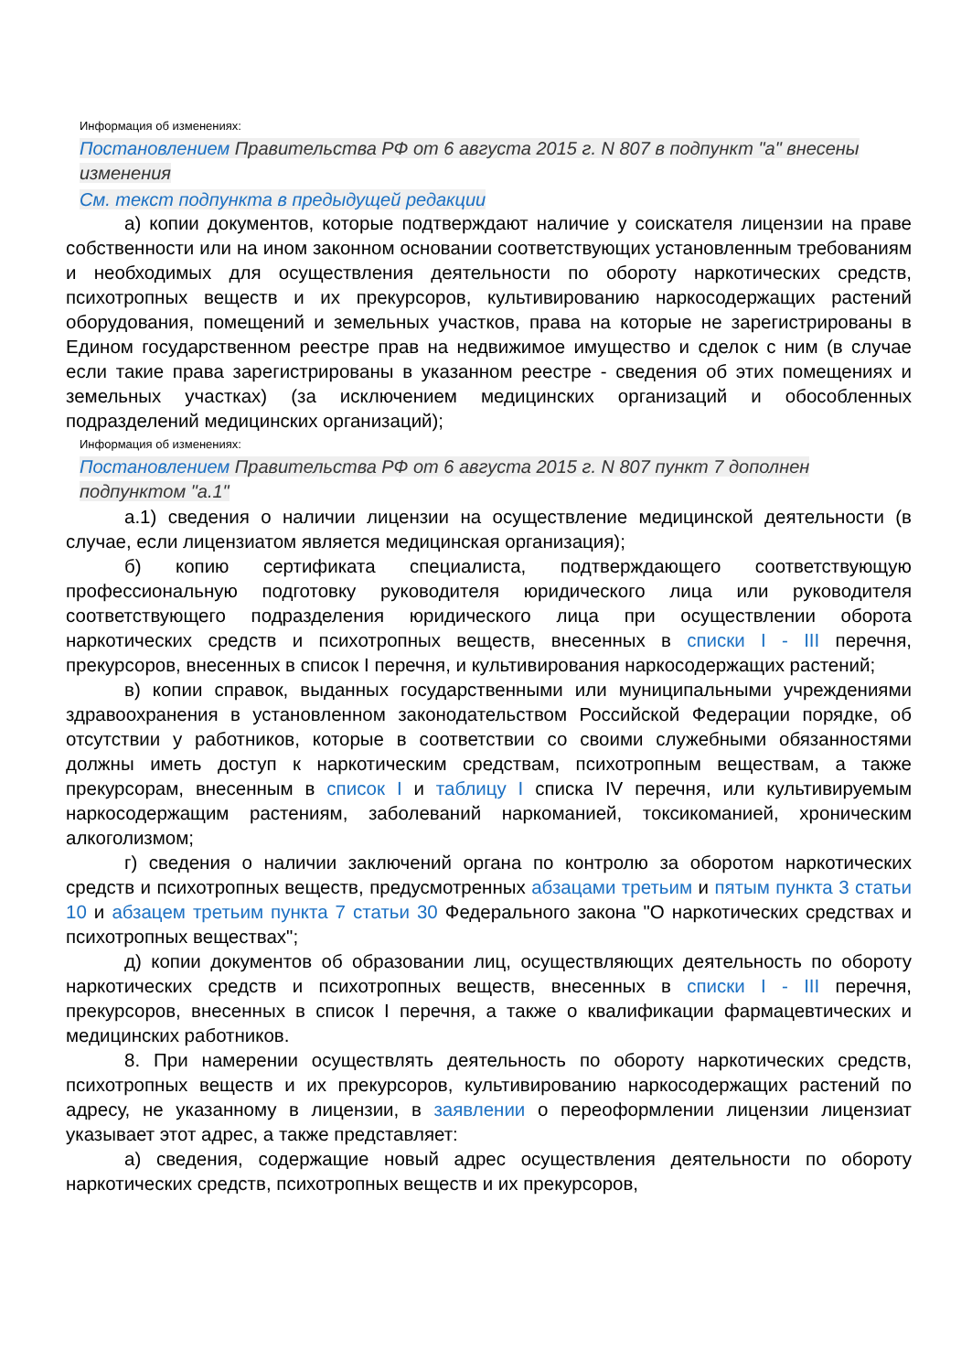Информация об изменениях:
Постановлением Правительства РФ от 6 августа 2015 г. N 807 в подпункт "а" внесены изменения
См. текст подпункта в предыдущей редакции
а) копии документов, которые подтверждают наличие у соискателя лицензии на праве собственности или на ином законном основании соответствующих установленным требованиям и необходимых для осуществления деятельности по обороту наркотических средств, психотропных веществ и их прекурсоров, культивированию наркосодержащих растений оборудования, помещений и земельных участков, права на которые не зарегистрированы в Едином государственном реестре прав на недвижимое имущество и сделок с ним (в случае если такие права зарегистрированы в указанном реестре - сведения об этих помещениях и земельных участках) (за исключением медицинских организаций и обособленных подразделений медицинских организаций);
Информация об изменениях:
Постановлением Правительства РФ от 6 августа 2015 г. N 807 пункт 7 дополнен подпунктом "а.1"
а.1) сведения о наличии лицензии на осуществление медицинской деятельности (в случае, если лицензиатом является медицинская организация);
б) копию сертификата специалиста, подтверждающего соответствующую профессиональную подготовку руководителя юридического лица или руководителя соответствующего подразделения юридического лица при осуществлении оборота наркотических средств и психотропных веществ, внесенных в списки I - III перечня, прекурсоров, внесенных в список I перечня, и культивирования наркосодержащих растений;
в) копии справок, выданных государственными или муниципальными учреждениями здравоохранения в установленном законодательством Российской Федерации порядке, об отсутствии у работников, которые в соответствии со своими служебными обязанностями должны иметь доступ к наркотическим средствам, психотропным веществам, а также прекурсорам, внесенным в список I и таблицу I списка IV перечня, или культивируемым наркосодержащим растениям, заболеваний наркоманией, токсикоманией, хроническим алкоголизмом;
г) сведения о наличии заключений органа по контролю за оборотом наркотических средств и психотропных веществ, предусмотренных абзацами третьим и пятым пункта 3 статьи 10 и абзацем третьим пункта 7 статьи 30 Федерального закона "О наркотических средствах и психотропных веществах";
д) копии документов об образовании лиц, осуществляющих деятельность по обороту наркотических средств и психотропных веществ, внесенных в списки I - III перечня, прекурсоров, внесенных в список I перечня, а также о квалификации фармацевтических и медицинских работников.
8. При намерении осуществлять деятельность по обороту наркотических средств, психотропных веществ и их прекурсоров, культивированию наркосодержащих растений по адресу, не указанному в лицензии, в заявлении о переоформлении лицензии лицензиат указывает этот адрес, а также представляет:
а) сведения, содержащие новый адрес осуществления деятельности по обороту наркотических средств, психотропных веществ и их прекурсоров,